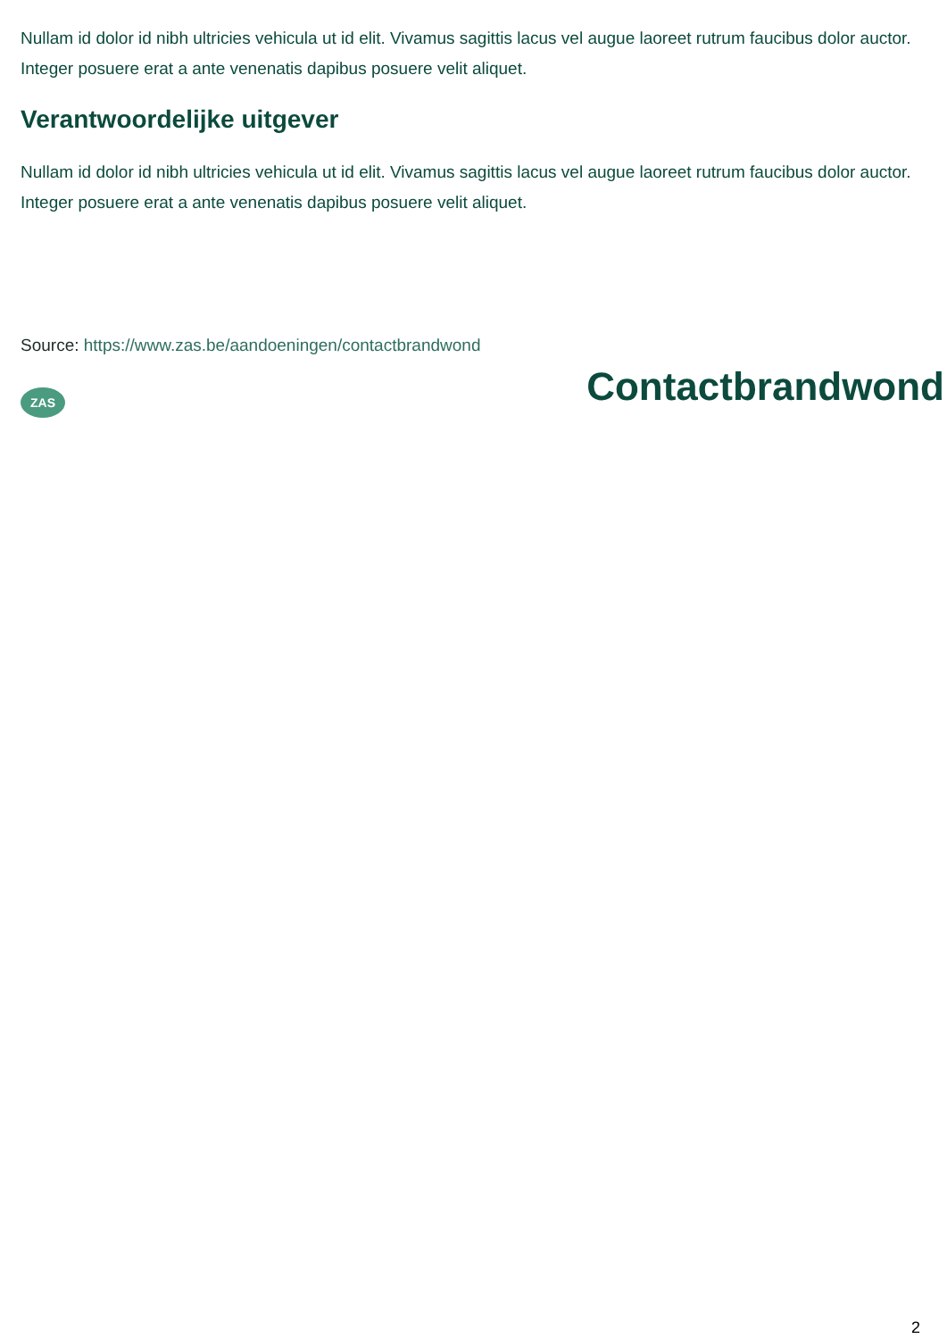Nullam id dolor id nibh ultricies vehicula ut id elit. Vivamus sagittis lacus vel augue laoreet rutrum faucibus dolor auctor. Integer posuere erat a ante venenatis dapibus posuere velit aliquet.
Verantwoordelijke uitgever
Nullam id dolor id nibh ultricies vehicula ut id elit. Vivamus sagittis lacus vel augue laoreet rutrum faucibus dolor auctor. Integer posuere erat a ante venenatis dapibus posuere velit aliquet.
Source: https://www.zas.be/aandoeningen/contactbrandwond
ZAS
Contactbrandwond
2